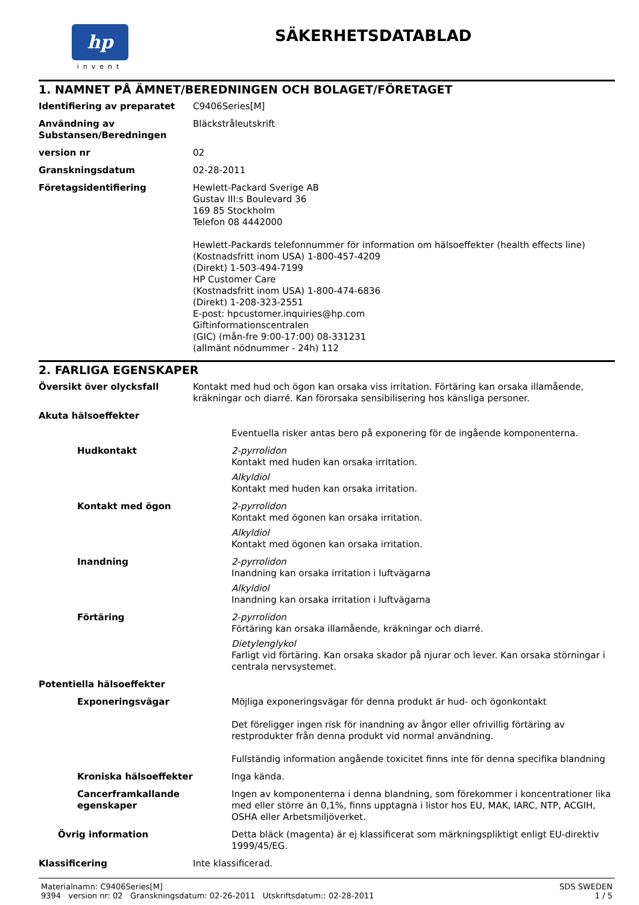hp
invent
SÄKERHETSDATABLAD
1. NAMNET PÅ ÄMNET/BEREDNINGEN OCH BOLAGET/FÖRETAGET
Identifiering av preparatet C9406Series[M]
Användning av Substansen/Beredningen
Bläckstråleutskrift
version nr 02
Granskningsdatum 02-28-2011
Företagsidentifiering Hewlett-Packard Sverige AB
Gustav III:s Boulevard 36
169 85 Stockholm
Telefon 08 4442000
Hewlett-Packards telefonnummer för information om hälsoeffekter (health effects line)
(Kostnadsfritt inom USA) 1-800-457-4209
(Direkt) 1-503-494-7199
HP Customer Care
(Kostnadsfritt inom USA) 1-800-474-6836
(Direkt) 1-208-323-2551
E-post: hpcustomer.inquiries@hp.com
Giftinformationscentralen
(GIC) (mån-fre 9:00-17:00) 08-331231
(allmänt nödnummer - 24h) 112
2. FARLIGA EGENSKAPER
Översikt över olycksfall Kontakt med hud och ögon kan orsaka viss irritation. Förtäring kan orsaka illamående, kräkningar och diarré. Kan förorsaka sensibilisering hos känsliga personer.
Akuta hälsoeffekter
Eventuella risker antas bero på exponering för de ingående komponenterna.
Hudkontakt 2-pyrrolidon
Kontakt med huden kan orsaka irritation.
Alkyldiol
Kontakt med huden kan orsaka irritation.
Kontakt med ögon 2-pyrrolidon
Kontakt med ögonen kan orsaka irritation.
Alkyldiol
Kontakt med ögonen kan orsaka irritation.
Inandning 2-pyrrolidon
Inandning kan orsaka irritation i luftvägarna
Alkyldiol
Inandning kan orsaka irritation i luftvägarna
Förtäring 2-pyrrolidon
Förtäring kan orsaka illamående, kräkningar och diarré.
Dietylenglykol
Farligt vid förtäring. Kan orsaka skador på njurar och lever. Kan orsaka störningar i centrala nervsystemet.
Potentiella hälsoeffekter
Exponeringsvägar Möjliga exponeringsvägar för denna produkt är hud- och ögonkontakt
Det föreligger ingen risk för inandning av ångor eller ofrivillig förtäring av restprodukter från denna produkt vid normal användning.
Fullständig information angående toxicitet finns inte för denna specifika blandning
Kroniska hälsoeffekter Inga kända.
Cancerframkallande egenskaper
Ingen av komponenterna i denna blandning, som förekommer i koncentrationer lika med eller större än 0,1%, finns upptagna i listor hos EU, MAK, IARC, NTP, ACGIH, OSHA eller Arbetsmiljöverket.
Övrig information Detta bläck (magenta) är ej klassificerat som märkningspliktigt enligt EU-direktiv 1999/45/EG.
Klassificering Inte klassificerad.
Materialnamn: C9406Series[M]
9394 version nr: 02 Granskningsdatum: 02-26-2011 Utskriftsdatum:: 02-28-2011
SDS SWEDEN
1 / 5